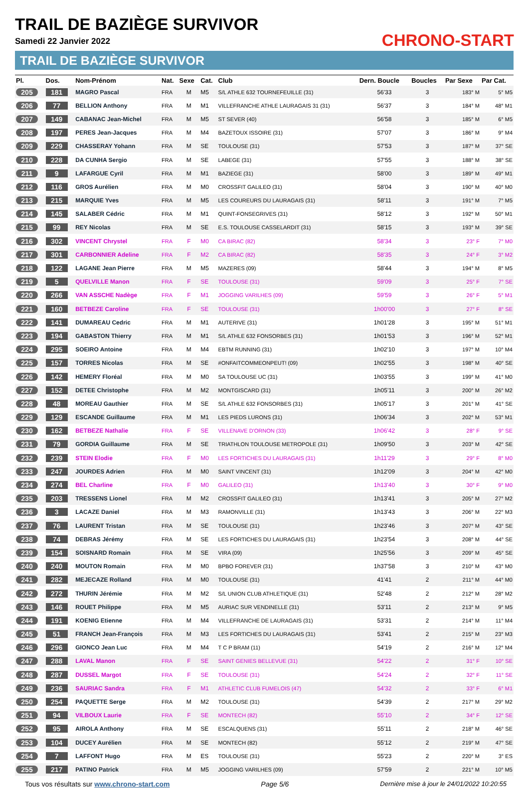TRAIL DE BAZIÈGE SURVIVOR
Samedi 22 Janvier 2022
TRAIL DE BAZIÈGE SURVIVOR
CHRONO-START
| Pl. | Dos. | Nom-Prénom | Nat. | Sexe | Cat. | Club | Dern. Boucle | Boucles | Par Sexe | Par Cat. |
| --- | --- | --- | --- | --- | --- | --- | --- | --- | --- | --- |
| 205 | 181 | MAGRO Pascal | FRA | M | M5 | S/L ATHLE 632 TOURNEFEUILLE (31) | 56'33 | 3 | 183° M | 5° M5 |
| 206 | 77 | BELLION Anthony | FRA | M | M1 | VILLEFRANCHE ATHLE LAURAGAIS 31 (31) | 56'37 | 3 | 184° M | 48° M1 |
| 207 | 149 | CABANAC Jean-Michel | FRA | M | M5 | ST SEVER (40) | 56'58 | 3 | 185° M | 6° M5 |
| 208 | 197 | PERES Jean-Jacques | FRA | M | M4 | BAZETOUX ISSOIRE (31) | 57'07 | 3 | 186° M | 9° M4 |
| 209 | 229 | CHASSERAY Yohann | FRA | M | SE | TOULOUSE (31) | 57'53 | 3 | 187° M | 37° SE |
| 210 | 228 | DA CUNHA Sergio | FRA | M | SE | LABEGE (31) | 57'55 | 3 | 188° M | 38° SE |
| 211 | 9 | LAFARGUE Cyril | FRA | M | M1 | BAZIEGE (31) | 58'00 | 3 | 189° M | 49° M1 |
| 212 | 116 | GROS Aurélien | FRA | M | M0 | CROSSFIT GALILEO (31) | 58'04 | 3 | 190° M | 40° M0 |
| 213 | 215 | MARQUIE Yves | FRA | M | M5 | LES COUREURS DU LAURAGAIS (31) | 58'11 | 3 | 191° M | 7° M5 |
| 214 | 145 | SALABER Cédric | FRA | M | M1 | QUINT-FONSEGRIVES (31) | 58'12 | 3 | 192° M | 50° M1 |
| 215 | 99 | REY Nicolas | FRA | M | SE | E.S. TOULOUSE CASSELARDIT (31) | 58'15 | 3 | 193° M | 39° SE |
| 216 | 302 | VINCENT Chrystel | FRA | F | M0 | CA BIRAC (82) | 58'34 | 3 | 23° F | 7° M0 |
| 217 | 301 | CARBONNIER Adeline | FRA | F | M2 | CA BIRAC (82) | 58'35 | 3 | 24° F | 3° M2 |
| 218 | 122 | LAGANE Jean Pierre | FRA | M | M5 | MAZERES (09) | 58'44 | 3 | 194° M | 8° M5 |
| 219 | 5 | QUELVILLE Manon | FRA | F | SE | TOULOUSE (31) | 59'09 | 3 | 25° F | 7° SE |
| 220 | 266 | VAN ASSCHE Nadège | FRA | F | M1 | JOGGING VARILHES (09) | 59'59 | 3 | 26° F | 5° M1 |
| 221 | 160 | BETBEZE Caroline | FRA | F | SE | TOULOUSE (31) | 1h00'00 | 3 | 27° F | 8° SE |
| 222 | 141 | DUMAREAU Cedric | FRA | M | M1 | AUTERIVE (31) | 1h01'28 | 3 | 195° M | 51° M1 |
| 223 | 194 | GABASTON Thierry | FRA | M | M1 | S/L ATHLE 632 FONSORBES (31) | 1h01'53 | 3 | 196° M | 52° M1 |
| 224 | 295 | SOEIRO Antoine | FRA | M | M4 | EBTM RUNNING (31) | 1h02'10 | 3 | 197° M | 10° M4 |
| 225 | 157 | TORRES Nicolas | FRA | M | SE | #ONFAITCOMMEONPEUT! (09) | 1h02'55 | 3 | 198° M | 40° SE |
| 226 | 142 | HEMERY Floréal | FRA | M | M0 | SA TOULOUSE UC (31) | 1h03'55 | 3 | 199° M | 41° M0 |
| 227 | 152 | DETEE Christophe | FRA | M | M2 | MONTGISCARD (31) | 1h05'11 | 3 | 200° M | 26° M2 |
| 228 | 48 | MOREAU Gauthier | FRA | M | SE | S/L ATHLE 632 FONSORBES (31) | 1h05'17 | 3 | 201° M | 41° SE |
| 229 | 129 | ESCANDE Guillaume | FRA | M | M1 | LES PIEDS LURONS (31) | 1h06'34 | 3 | 202° M | 53° M1 |
| 230 | 162 | BETBEZE Nathalie | FRA | F | SE | VILLENAVE D'ORNON (33) | 1h06'42 | 3 | 28° F | 9° SE |
| 231 | 79 | GORDIA Guillaume | FRA | M | SE | TRIATHLON TOULOUSE METROPOLE (31) | 1h09'50 | 3 | 203° M | 42° SE |
| 232 | 239 | STEIN Elodie | FRA | F | M0 | LES FORTICHES DU LAURAGAIS (31) | 1h11'29 | 3 | 29° F | 8° M0 |
| 233 | 247 | JOURDES Adrien | FRA | M | M0 | SAINT VINCENT (31) | 1h12'09 | 3 | 204° M | 42° M0 |
| 234 | 274 | BEL Charline | FRA | F | M0 | GALILEO (31) | 1h13'40 | 3 | 30° F | 9° M0 |
| 235 | 203 | TRESSENS Lionel | FRA | M | M2 | CROSSFIT GALILEO (31) | 1h13'41 | 3 | 205° M | 27° M2 |
| 236 | 3 | LACAZE Daniel | FRA | M | M3 | RAMONVILLE (31) | 1h13'43 | 3 | 206° M | 22° M3 |
| 237 | 76 | LAURENT Tristan | FRA | M | SE | TOULOUSE (31) | 1h23'46 | 3 | 207° M | 43° SE |
| 238 | 74 | DEBRAS Jérémy | FRA | M | SE | LES FORTICHES DU LAURAGAIS (31) | 1h23'54 | 3 | 208° M | 44° SE |
| 239 | 154 | SOISNARD Romain | FRA | M | SE | VIRA (09) | 1h25'56 | 3 | 209° M | 45° SE |
| 240 | 240 | MOUTON Romain | FRA | M | M0 | BPBO FOREVER (31) | 1h37'58 | 3 | 210° M | 43° M0 |
| 241 | 282 | MEJECAZE Rolland | FRA | M | M0 | TOULOUSE (31) | 41'41 | 2 | 211° M | 44° M0 |
| 242 | 272 | THURIN Jérémie | FRA | M | M2 | S/L UNION CLUB ATHLETIQUE (31) | 52'48 | 2 | 212° M | 28° M2 |
| 243 | 146 | ROUET Philippe | FRA | M | M5 | AURIAC SUR VENDINELLE (31) | 53'11 | 2 | 213° M | 9° M5 |
| 244 | 191 | KOENIG Etienne | FRA | M | M4 | VILLEFRANCHE DE LAURAGAIS (31) | 53'31 | 2 | 214° M | 11° M4 |
| 245 | 51 | FRANCH Jean-François | FRA | M | M3 | LES FORTICHES DU LAURAGAIS (31) | 53'41 | 2 | 215° M | 23° M3 |
| 246 | 296 | GIONCO Jean Luc | FRA | M | M4 | T C P BRAM (11) | 54'19 | 2 | 216° M | 12° M4 |
| 247 | 288 | LAVAL Manon | FRA | F | SE | SAINT GENIES BELLEVUE (31) | 54'22 | 2 | 31° F | 10° SE |
| 248 | 287 | DUSSEL Margot | FRA | F | SE | TOULOUSE (31) | 54'24 | 2 | 32° F | 11° SE |
| 249 | 236 | SAURIAC Sandra | FRA | F | M1 | ATHLETIC CLUB FUMELOIS (47) | 54'32 | 2 | 33° F | 6° M1 |
| 250 | 254 | PAQUETTE Serge | FRA | M | M2 | TOULOUSE (31) | 54'39 | 2 | 217° M | 29° M2 |
| 251 | 94 | VILBOUX Laurie | FRA | F | SE | MONTECH (82) | 55'10 | 2 | 34° F | 12° SE |
| 252 | 95 | AIROLA Anthony | FRA | M | SE | ESCALQUENS (31) | 55'11 | 2 | 218° M | 46° SE |
| 253 | 104 | DUCEY Aurélien | FRA | M | SE | MONTECH (82) | 55'12 | 2 | 219° M | 47° SE |
| 254 | 7 | LAFFONT Hugo | FRA | M | ES | TOULOUSE (31) | 55'23 | 2 | 220° M | 3° ES |
| 255 | 217 | PATINO Patrick | FRA | M | M5 | JOGGING VARILHES (09) | 57'59 | 2 | 221° M | 10° M5 |
Tous vos résultats sur www.chrono-start.com Page 5/6 Dernière mise à jour le 24/01/2022 10:20:55